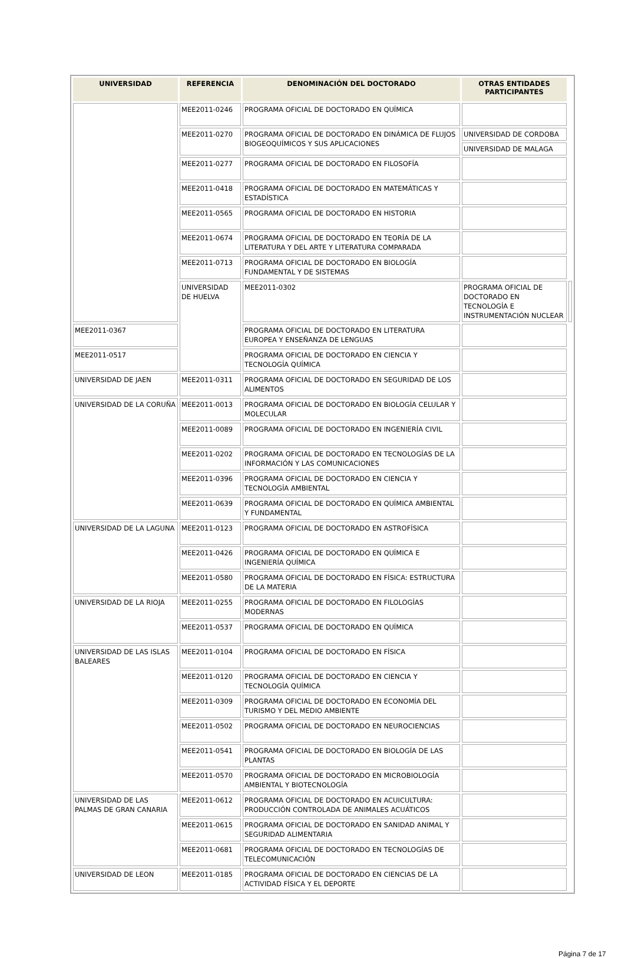| UNIVERSIDAD | REFERENCIA | DENOMINACIÓN DEL DOCTORADO | OTRAS ENTIDADES PARTICIPANTES | |
| --- | --- | --- | --- | --- |
| | MEE2011-0246 | PROGRAMA OFICIAL DE DOCTORADO EN QUÍMICA | | |
| | MEE2011-0270 | PROGRAMA OFICIAL DE DOCTORADO EN DINÁMICA DE FLUJOS BIOGEOQUÍMICOS Y SUS APLICACIONES | UNIVERSIDAD DE CORDOBA UNIVERSIDAD DE MALAGA | |
| | MEE2011-0277 | PROGRAMA OFICIAL DE DOCTORADO EN FILOSOFÍA | | |
| | MEE2011-0418 | PROGRAMA OFICIAL DE DOCTORADO EN MATEMÁTICAS Y ESTADÍSTICA | | |
| | MEE2011-0565 | PROGRAMA OFICIAL DE DOCTORADO EN HISTORIA | | |
| | MEE2011-0674 | PROGRAMA OFICIAL DE DOCTORADO EN TEORÍA DE LA LITERATURA Y DEL ARTE Y LITERATURA COMPARADA | | |
| | MEE2011-0713 | PROGRAMA OFICIAL DE DOCTORADO EN BIOLOGÍA FUNDAMENTAL Y DE SISTEMAS | | |
| | UNIVERSIDAD DE HUELVA | MEE2011-0302 | PROGRAMA OFICIAL DE DOCTORADO EN TECNOLOGÍA E INSTRUMENTACIÓN NUCLEAR | |
| MEE2011-0367 | | PROGRAMA OFICIAL DE DOCTORADO EN LITERATURA EUROPEA Y ENSEÑANZA DE LENGUAS | | |
| MEE2011-0517 | | PROGRAMA OFICIAL DE DOCTORADO EN CIENCIA Y TECNOLOGÍA QUÍMICA | | |
| UNIVERSIDAD DE JAEN | MEE2011-0311 | PROGRAMA OFICIAL DE DOCTORADO EN SEGURIDAD DE LOS ALIMENTOS | | |
| UNIVERSIDAD DE LA CORUÑA | MEE2011-0013 | PROGRAMA OFICIAL DE DOCTORADO EN BIOLOGÍA CELULAR Y MOLECULAR | | |
| | MEE2011-0089 | PROGRAMA OFICIAL DE DOCTORADO EN INGENIERÍA CIVIL | | |
| | MEE2011-0202 | PROGRAMA OFICIAL DE DOCTORADO EN TECNOLOGÍAS DE LA INFORMACIÓN Y LAS COMUNICACIONES | | |
| | MEE2011-0396 | PROGRAMA OFICIAL DE DOCTORADO EN CIENCIA Y TECNOLOGÍA AMBIENTAL | | |
| | MEE2011-0639 | PROGRAMA OFICIAL DE DOCTORADO EN QUÍMICA AMBIENTAL Y FUNDAMENTAL | | |
| UNIVERSIDAD DE LA LAGUNA | MEE2011-0123 | PROGRAMA OFICIAL DE DOCTORADO EN ASTROFÍSICA | | |
| | MEE2011-0426 | PROGRAMA OFICIAL DE DOCTORADO EN QUÍMICA E INGENIERÍA QUÍMICA | | |
| | MEE2011-0580 | PROGRAMA OFICIAL DE DOCTORADO EN FÍSICA: ESTRUCTURA DE LA MATERIA | | |
| UNIVERSIDAD DE LA RIOJA | MEE2011-0255 | PROGRAMA OFICIAL DE DOCTORADO EN FILOLOGÍAS MODERNAS | | |
| | MEE2011-0537 | PROGRAMA OFICIAL DE DOCTORADO EN QUÍMICA | | |
| UNIVERSIDAD DE LAS ISLAS BALEARES | MEE2011-0104 | PROGRAMA OFICIAL DE DOCTORADO EN FÍSICA | | |
| | MEE2011-0120 | PROGRAMA OFICIAL DE DOCTORADO EN CIENCIA Y TECNOLOGÍA QUÍMICA | | |
| | MEE2011-0309 | PROGRAMA OFICIAL DE DOCTORADO EN ECONOMÍA DEL TURISMO Y DEL MEDIO AMBIENTE | | |
| | MEE2011-0502 | PROGRAMA OFICIAL DE DOCTORADO EN NEUROCIENCIAS | | |
| | MEE2011-0541 | PROGRAMA OFICIAL DE DOCTORADO EN BIOLOGÍA DE LAS PLANTAS | | |
| | MEE2011-0570 | PROGRAMA OFICIAL DE DOCTORADO EN MICROBIOLOGÍA AMBIENTAL Y BIOTECNOLOGÍA | | |
| UNIVERSIDAD DE LAS PALMAS DE GRAN CANARIA | MEE2011-0612 | PROGRAMA OFICIAL DE DOCTORADO EN ACUICULTURA: PRODUCCIÓN CONTROLADA DE ANIMALES ACUÁTICOS | | |
| | MEE2011-0615 | PROGRAMA OFICIAL DE DOCTORADO EN SANIDAD ANIMAL Y SEGURIDAD ALIMENTARIA | | |
| | MEE2011-0681 | PROGRAMA OFICIAL DE DOCTORADO EN TECNOLOGÍAS DE TELECOMUNICACIÓN | | |
| UNIVERSIDAD DE LEON | MEE2011-0185 | PROGRAMA OFICIAL DE DOCTORADO EN CIENCIAS DE LA ACTIVIDAD FÍSICA Y EL DEPORTE | | |
Página 7 de 17